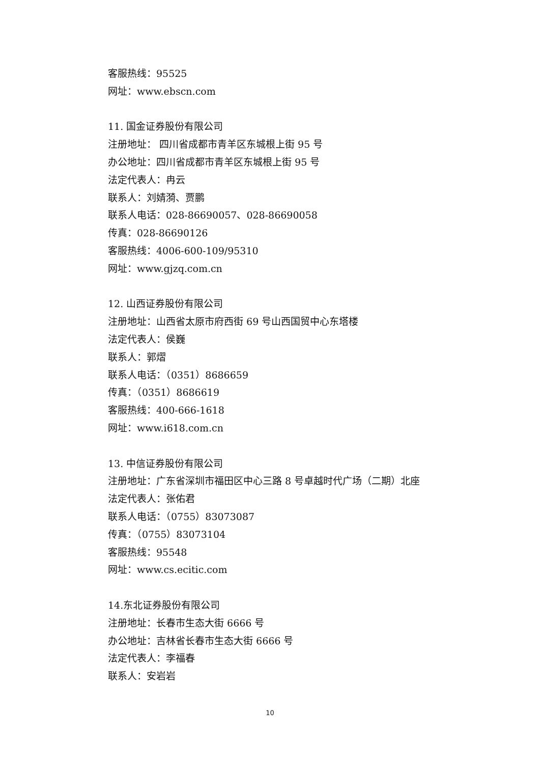客服热线：95525
网址：www.ebscn.com
11. 国金证券股份有限公司
注册地址： 四川省成都市青羊区东城根上街 95 号
办公地址：四川省成都市青羊区东城根上街 95 号
法定代表人：冉云
联系人：刘婧漪、贾鹏
联系人电话：028-86690057、028-86690058
传真：028-86690126
客服热线：4006-600-109/95310
网址：www.gjzq.com.cn
12. 山西证券股份有限公司
注册地址：山西省太原市府西街 69 号山西国贸中心东塔楼
法定代表人：侯巍
联系人：郭熠
联系人电话：（0351）8686659
传真：（0351）8686619
客服热线：400-666-1618
网址：www.i618.com.cn
13. 中信证券股份有限公司
注册地址：广东省深圳市福田区中心三路 8 号卓越时代广场（二期）北座
法定代表人：张佑君
联系人电话：（0755）83073087
传真：（0755）83073104
客服热线：95548
网址：www.cs.ecitic.com
14.东北证券股份有限公司
注册地址：长春市生态大街 6666 号
办公地址：吉林省长春市生态大街 6666 号
法定代表人：李福春
联系人：安岩岩
10